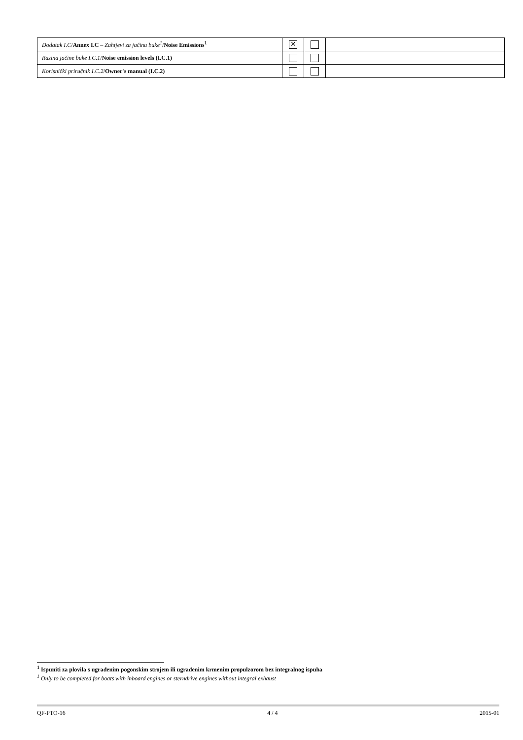| Dodatak I.C / Annex I.C – Zahtjevi za jačinu buke<sup>1</sup> / Noise Emissions<sup>1</sup> | ✕ | | |
| Razina jačine buke I.C.1 / Noise emission levels (I.C.1) | | | |
| Korisnički priručnik I.C.2 / Owner's manual (I.C.2) | | | |
<sup>1</sup> Ispuniti za plovila s ugrađenim pogonskim strojem ili ugrađenim krmenim propulzorom bez integralnog ispuha
<sup>1</sup> Only to be completed for boats with inboard engines or sterndrive engines without integral exhaust
QF-PTO-16 4 / 4 2015-01